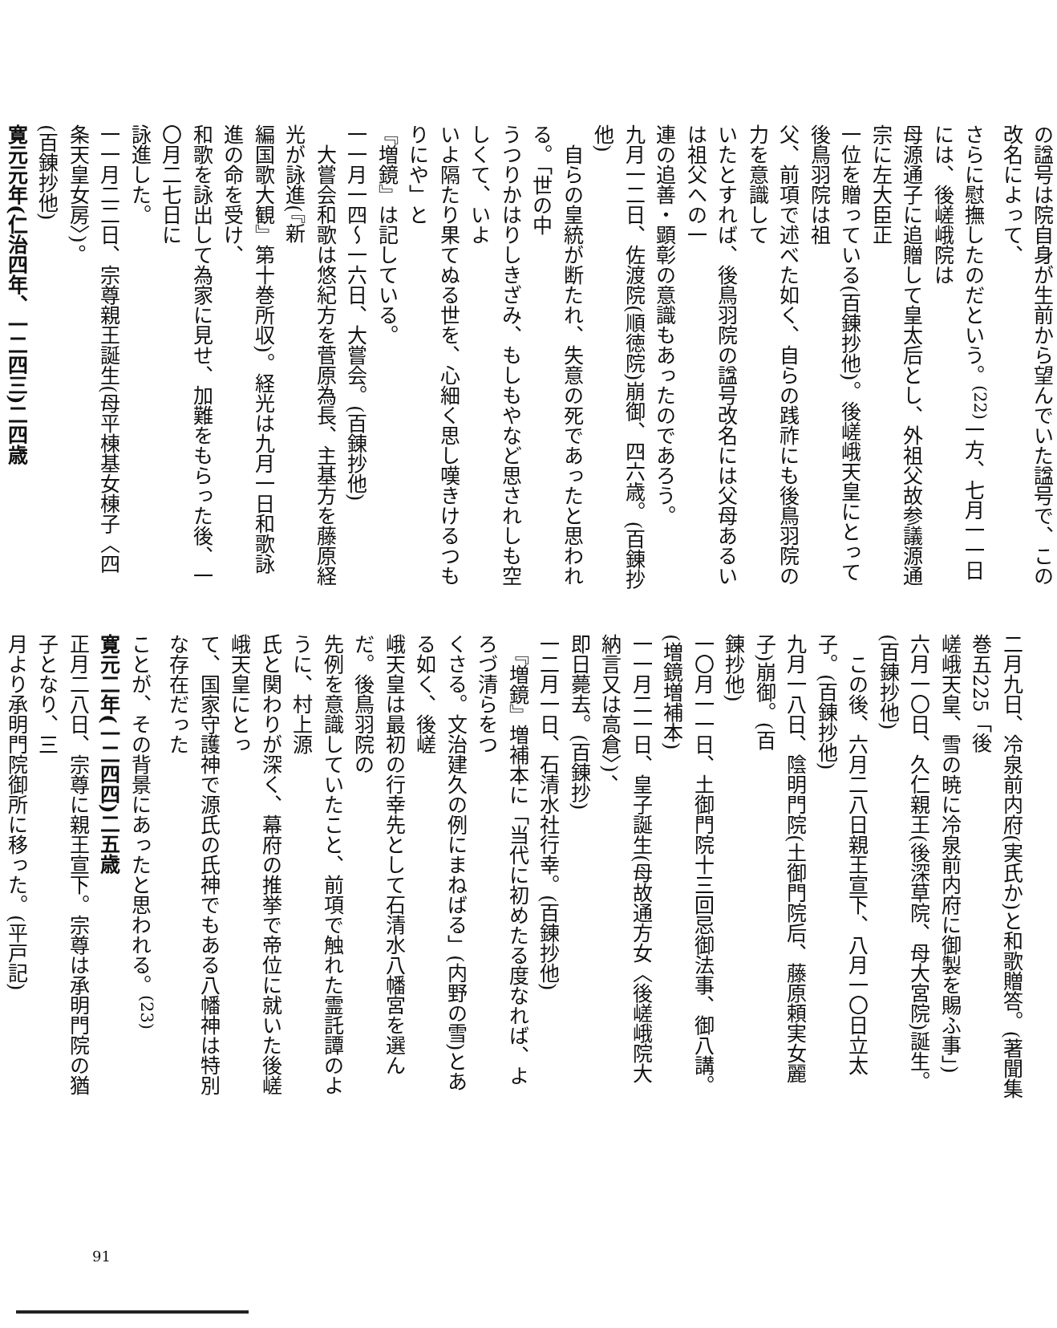の諡号は院自身が生前から望んでいた諡号で、この改名によって、
さらに慰撫したのだという。<sup>(22)</sup>一方、七月一一日には、後嵯峨院は
母源通子に追贈して皇太后とし、外祖父故参議源通宗に左大臣正
一位を贈っている(百錬抄他)。後嵯峨天皇にとって後鳥羽院は祖
父、前項で述べた如く、自らの践祚にも後鳥羽院の力を意識して
いたとすれば、後鳥羽院の諡号改名には父母あるいは祖父への一
連の追善・顕彰の意識もあったのであろう。
九月一二日、佐渡院(順徳院)崩御、四六歳。(百錬抄他)
　自らの皇統が断たれ、失意の死であったと思われる。「世の中
うつりかはりしきざみ、もしもやなど思されしも空しくて、いよ
いよ隔たり果てぬる世を、心細く思し嘆きけるつもりにや」と
『増鏡』は記している。
一一月一四〜一六日、大嘗会。(百錬抄他)
　大嘗会和歌は悠紀方を菅原為長、主基方を藤原経光が詠進(『新
編国歌大観』第十巻所収)。経光は九月一日和歌詠進の命を受け、
和歌を詠出して為家に見せ、加難をもらった後、一〇月二七日に
詠進した。
一一月二二日、宗尊親王誕生(母平棟基女棟子〈四条天皇女房〉)。
(百錬抄他)
寛元元年(仁治四年、一二四三)二四歳
二月九日、冷泉前内府(実氏か)と和歌贈答。(著聞集巻五225「後
嵯峨天皇、雪の暁に冷泉前内府に御製を賜ふ事」)
六月一〇日、久仁親王(後深草院、母大宮院)誕生。(百錬抄他)
　この後、六月二八日親王宣下、八月一〇日立太子。(百錬抄他)
九月一八日、陰明門院(土御門院后、藤原頼実女麗子)崩御。(百
錬抄他)
一〇月一一日、土御門院十三回忌御法事、御八講。(増鏡増補本)
一一月二一日、皇子誕生(母故通方女〈後嵯峨院大納言又は高倉〉)、
即日薨去。(百錬抄)
一二月一日、石清水社行幸。(百錬抄他)
　『増鏡』増補本に「当代に初めたる度なれば、よろづ清らをつ
くさる。文治建久の例にまねばる」(内野の雪)とある如く、後嵯
峨天皇は最初の行幸先として石清水八幡宮を選んだ。後鳥羽院の
先例を意識していたこと、前項で触れた霊託譚のように、村上源
氏と関わりが深く、幕府の推挙で帝位に就いた後嵯峨天皇にとっ
て、国家守護神で源氏の氏神でもある八幡神は特別な存在だった
ことが、その背景にあったと思われる。<sup>(23)</sup>
寛元二年(一二四四)二五歳
正月二八日、宗尊に親王宣下。宗尊は承明門院の猶子となり、三
月より承明門院御所に移った。(平戸記)
91